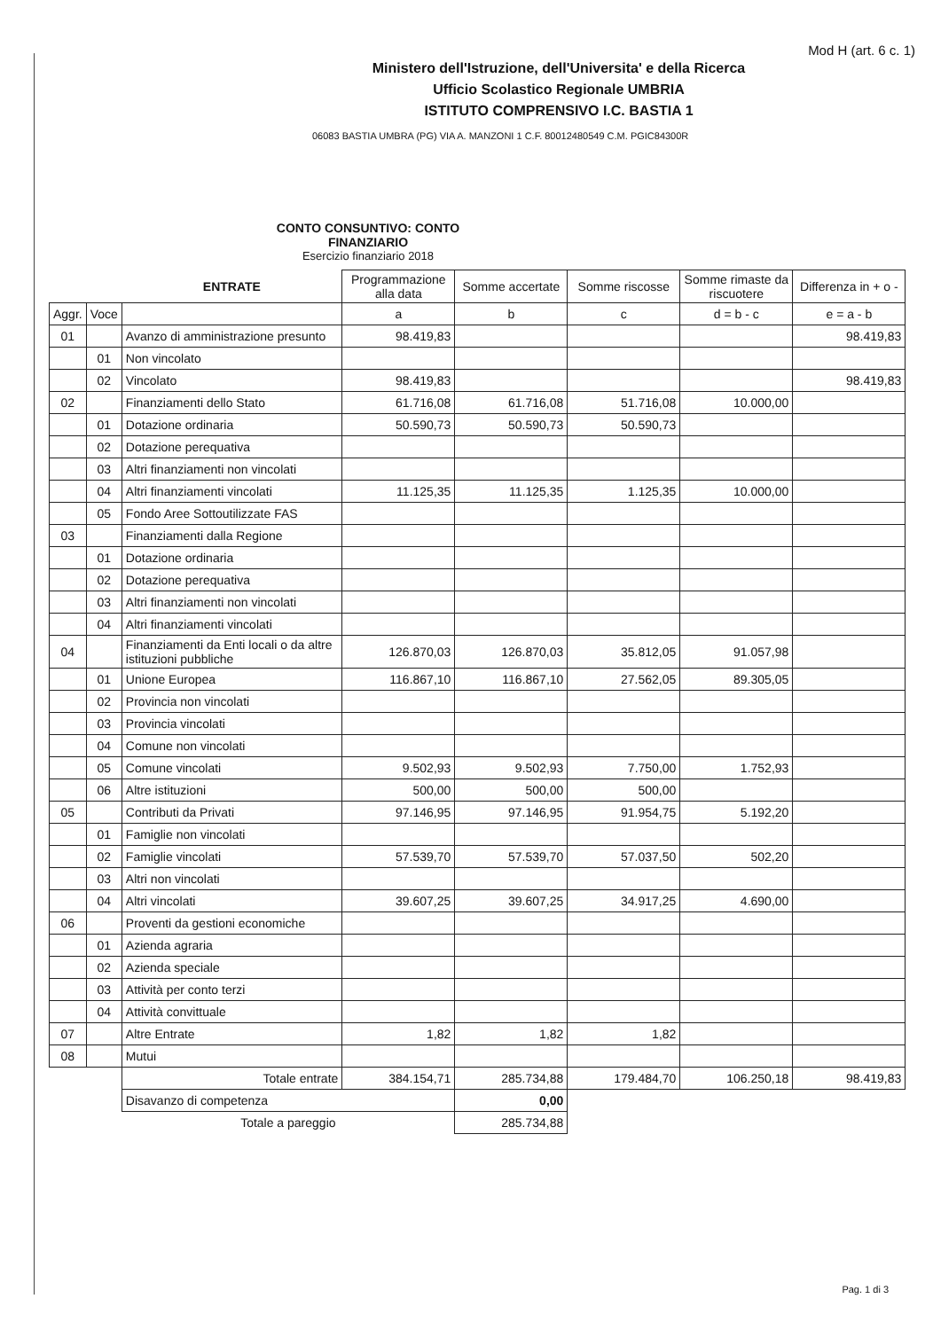Mod H (art. 6 c. 1)
Ministero dell'Istruzione, dell'Universita' e della Ricerca
Ufficio Scolastico Regionale UMBRIA
ISTITUTO COMPRENSIVO I.C. BASTIA 1
06083 BASTIA UMBRA (PG) VIA A. MANZONI 1 C.F. 80012480549 C.M. PGIC84300R
CONTO CONSUNTIVO: CONTO FINANZIARIO
Esercizio finanziario 2018
| | | ENTRATE | Programmazione alla data | Somme accertate | Somme riscosse | Somme rimaste da riscuotere | Differenza in + o - |
| --- | --- | --- | --- | --- | --- | --- | --- |
| Aggr. | Voce | | a | b | c | d = b - c | e = a - b |
| 01 | | Avanzo di amministrazione presunto | 98.419,83 | | | | 98.419,83 |
| | 01 | Non vincolato | | | | | |
| | 02 | Vincolato | 98.419,83 | | | | 98.419,83 |
| 02 | | Finanziamenti dello Stato | 61.716,08 | 61.716,08 | 51.716,08 | 10.000,00 | |
| | 01 | Dotazione ordinaria | 50.590,73 | 50.590,73 | 50.590,73 | | |
| | 02 | Dotazione perequativa | | | | | |
| | 03 | Altri finanziamenti non vincolati | | | | | |
| | 04 | Altri finanziamenti vincolati | 11.125,35 | 11.125,35 | 1.125,35 | 10.000,00 | |
| | 05 | Fondo Aree Sottoutilizzate FAS | | | | | |
| 03 | | Finanziamenti dalla Regione | | | | | |
| | 01 | Dotazione ordinaria | | | | | |
| | 02 | Dotazione perequativa | | | | | |
| | 03 | Altri finanziamenti non vincolati | | | | | |
| | 04 | Altri finanziamenti vincolati | | | | | |
| 04 | | Finanziamenti da Enti locali o da altre istituzioni pubbliche | 126.870,03 | 126.870,03 | 35.812,05 | 91.057,98 | |
| | 01 | Unione Europea | 116.867,10 | 116.867,10 | 27.562,05 | 89.305,05 | |
| | 02 | Provincia non vincolati | | | | | |
| | 03 | Provincia vincolati | | | | | |
| | 04 | Comune non vincolati | | | | | |
| | 05 | Comune vincolati | 9.502,93 | 9.502,93 | 7.750,00 | 1.752,93 | |
| | 06 | Altre istituzioni | 500,00 | 500,00 | 500,00 | | |
| 05 | | Contributi da Privati | 97.146,95 | 97.146,95 | 91.954,75 | 5.192,20 | |
| | 01 | Famiglie non vincolati | | | | | |
| | 02 | Famiglie vincolati | 57.539,70 | 57.539,70 | 57.037,50 | 502,20 | |
| | 03 | Altri non vincolati | | | | | |
| | 04 | Altri vincolati | 39.607,25 | 39.607,25 | 34.917,25 | 4.690,00 | |
| 06 | | Proventi da gestioni economiche | | | | | |
| | 01 | Azienda agraria | | | | | |
| | 02 | Azienda speciale | | | | | |
| | 03 | Attività per conto terzi | | | | | |
| | 04 | Attività convittuale | | | | | |
| 07 | | Altre Entrate | 1,82 | 1,82 | 1,82 | | |
| 08 | | Mutui | | | | | |
| | | Totale entrate | 384.154,71 | 285.734,88 | 179.484,70 | 106.250,18 | 98.419,83 |
| | | Disavanzo di competenza | | 0,00 | | | |
| | | Totale a pareggio | | 285.734,88 | | | |
Pag. 1 di 3